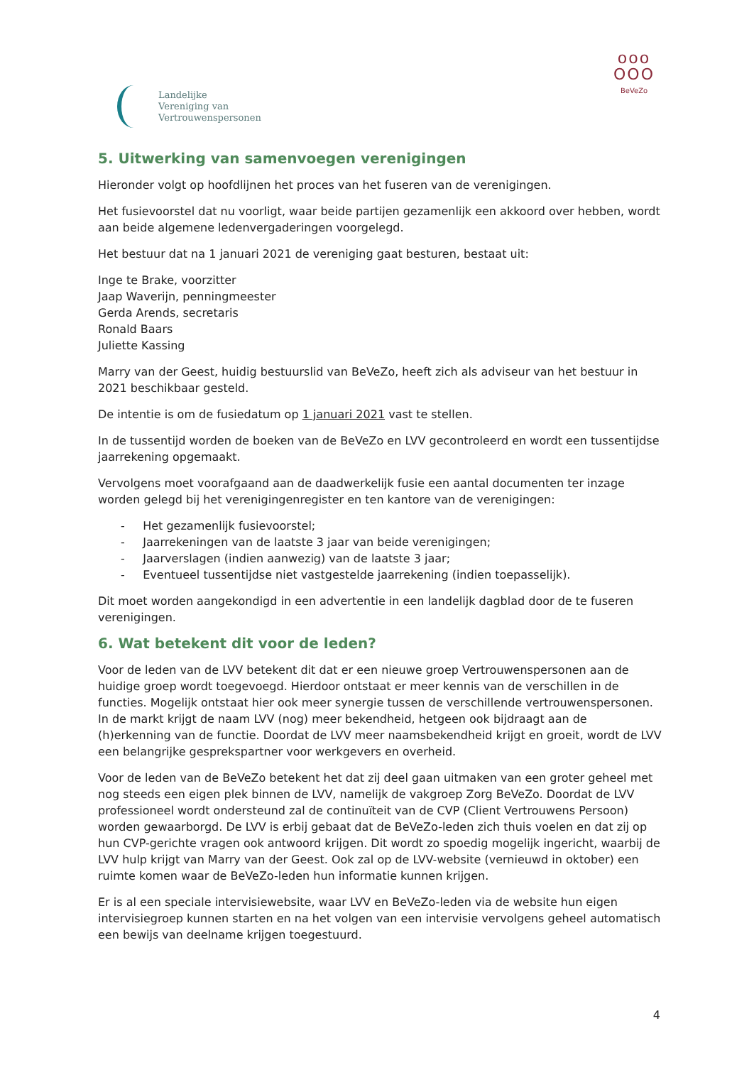Landelijke
Vereniging van
Vertrouwenspersonen
ooo
OOO
BeVeZo
5. Uitwerking van samenvoegen verenigingen
Hieronder volgt op hoofdlijnen het proces van het fuseren van de verenigingen.
Het fusievoorstel dat nu voorligt, waar beide partijen gezamenlijk een akkoord over hebben, wordt aan beide algemene ledenvergaderingen voorgelegd.
Het bestuur dat na 1 januari 2021 de vereniging gaat besturen, bestaat uit:
Inge te Brake, voorzitter
Jaap Waverijn, penningmeester
Gerda Arends, secretaris
Ronald Baars
Juliette Kassing
Marry van der Geest, huidig bestuurslid van BeVeZo, heeft zich als adviseur van het bestuur in 2021 beschikbaar gesteld.
De intentie is om de fusiedatum op 1 januari 2021 vast te stellen.
In de tussentijd worden de boeken van de BeVeZo en LVV gecontroleerd en wordt een tussentijdse jaarrekening opgemaakt.
Vervolgens moet voorafgaand aan de daadwerkelijk fusie een aantal documenten ter inzage worden gelegd bij het verenigingenregister en ten kantore van de verenigingen:
- Het gezamenlijk fusievoorstel;
- Jaarrekeningen van de laatste 3 jaar van beide verenigingen;
- Jaarverslagen (indien aanwezig) van de laatste 3 jaar;
- Eventueel tussentijdse niet vastgestelde jaarrekening (indien toepasselijk).
Dit moet worden aangekondigd in een advertentie in een landelijk dagblad door de te fuseren verenigingen.
6. Wat betekent dit voor de leden?
Voor de leden van de LVV betekent dit dat er een nieuwe groep Vertrouwenspersonen aan de huidige groep wordt toegevoegd. Hierdoor ontstaat er meer kennis van de verschillen in de functies. Mogelijk ontstaat hier ook meer synergie tussen de verschillende vertrouwenspersonen.
In de markt krijgt de naam LVV (nog) meer bekendheid, hetgeen ook bijdraagt aan de (h)erkenning van de functie. Doordat de LVV meer naamsbekendheid krijgt en groeit, wordt de LVV een belangrijke gesprekspartner voor werkgevers en overheid.
Voor de leden van de BeVeZo betekent het dat zij deel gaan uitmaken van een groter geheel met nog steeds een eigen plek binnen de LVV, namelijk de vakgroep Zorg BeVeZo. Doordat de LVV professioneel wordt ondersteund zal de continuïteit van de CVP (Client Vertrouwens Persoon) worden gewaarborgd. De LVV is erbij gebaat dat de BeVeZo-leden zich thuis voelen en dat zij op hun CVP-gerichte vragen ook antwoord krijgen. Dit wordt zo spoedig mogelijk ingericht, waarbij de LVV hulp krijgt van Marry van der Geest. Ook zal op de LVV-website (vernieuwd in oktober) een ruimte komen waar de BeVeZo-leden hun informatie kunnen krijgen.
Er is al een speciale intervisiewebsite, waar LVV en BeVeZo-leden via de website hun eigen intervisiegroep kunnen starten en na het volgen van een intervisie vervolgens geheel automatisch een bewijs van deelname krijgen toegestuurd.
4